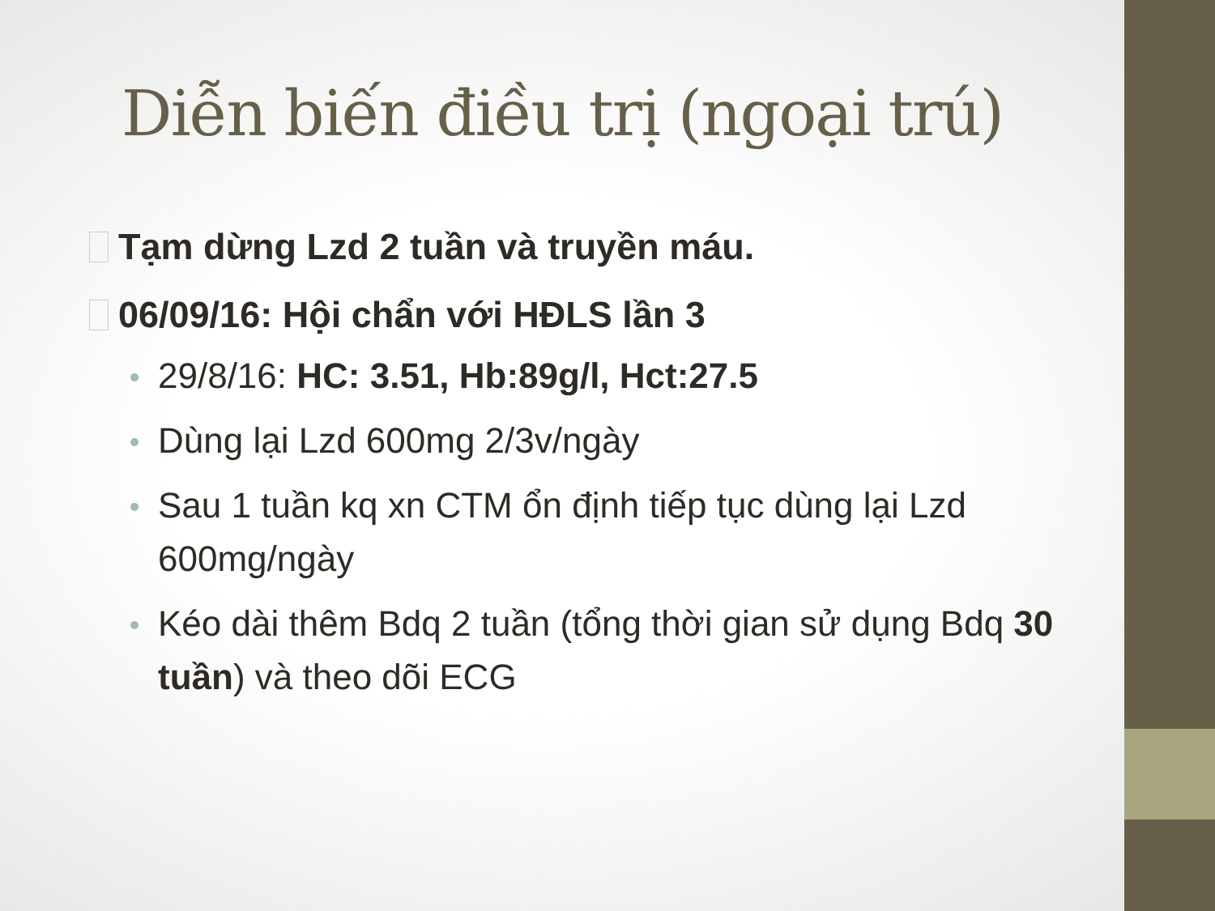Diễn biến điều trị (ngoại trú)
Tạm dừng Lzd 2 tuần và truyền máu.
06/09/16: Hội chẩn với HĐLS lần 3
29/8/16: HC: 3.51, Hb:89g/l, Hct:27.5
Dùng lại Lzd 600mg 2/3v/ngày
Sau 1 tuần kq xn CTM ổn định tiếp tục dùng lại Lzd 600mg/ngày
Kéo dài thêm Bdq 2 tuần (tổng thời gian sử dụng Bdq 30 tuần) và theo dõi ECG